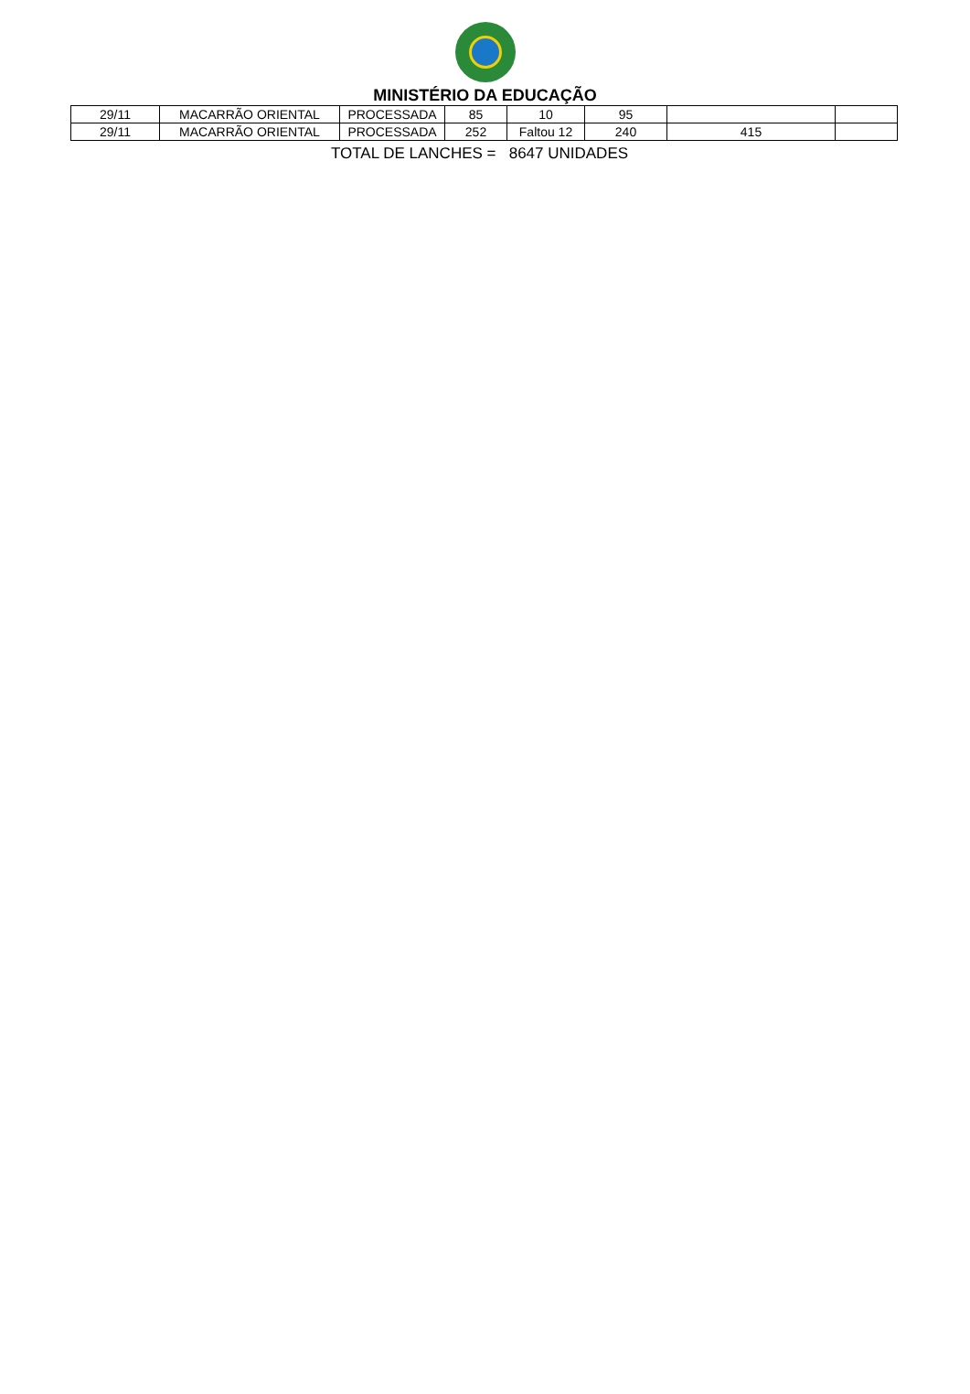MINISTÉRIO DA EDUCAÇÃO
| 29/11 | MACARRÃO ORIENTAL | PROCESSADA | 85 | 10 | 95 | | |
| 29/11 | MACARRÃO ORIENTAL | PROCESSADA | 252 | Faltou 12 | 240 | 415 | |
TOTAL DE LANCHES = 8647 UNIDADES